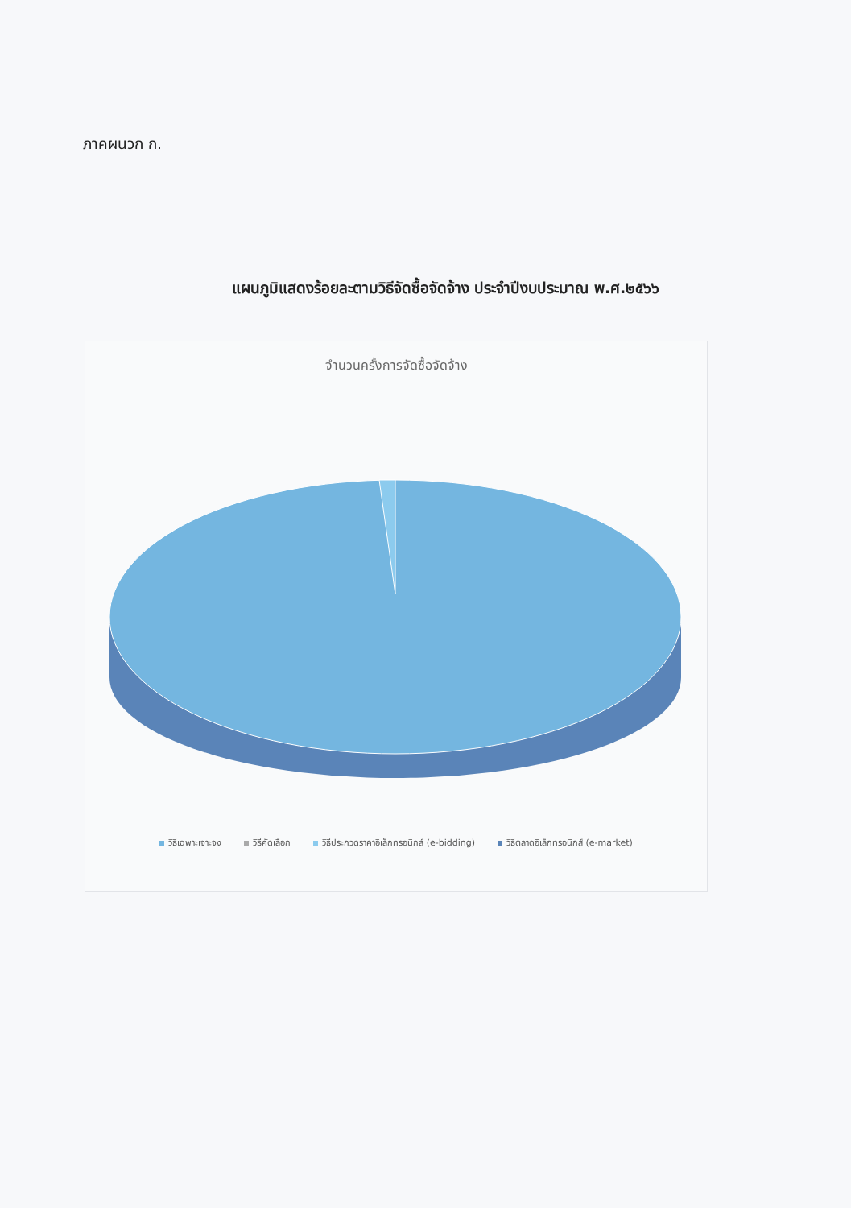ภาคผนวก ก.
แผนภูมิแสดงร้อยละตามวิธีจัดซื้อจัดจ้าง ประจำปีงบประมาณ พ.ศ.๒๕๖๖
จำนวนครั้งการจัดซื้อจัดจ้าง
วิธีเฉพาะเจาะจง วิธีคัดเลือก วิธีประกวดราคาอิเล็กทรอนิกส์ (e-bidding) วิธีตลาดอิเล็กทรอนิกส์ (e-market)